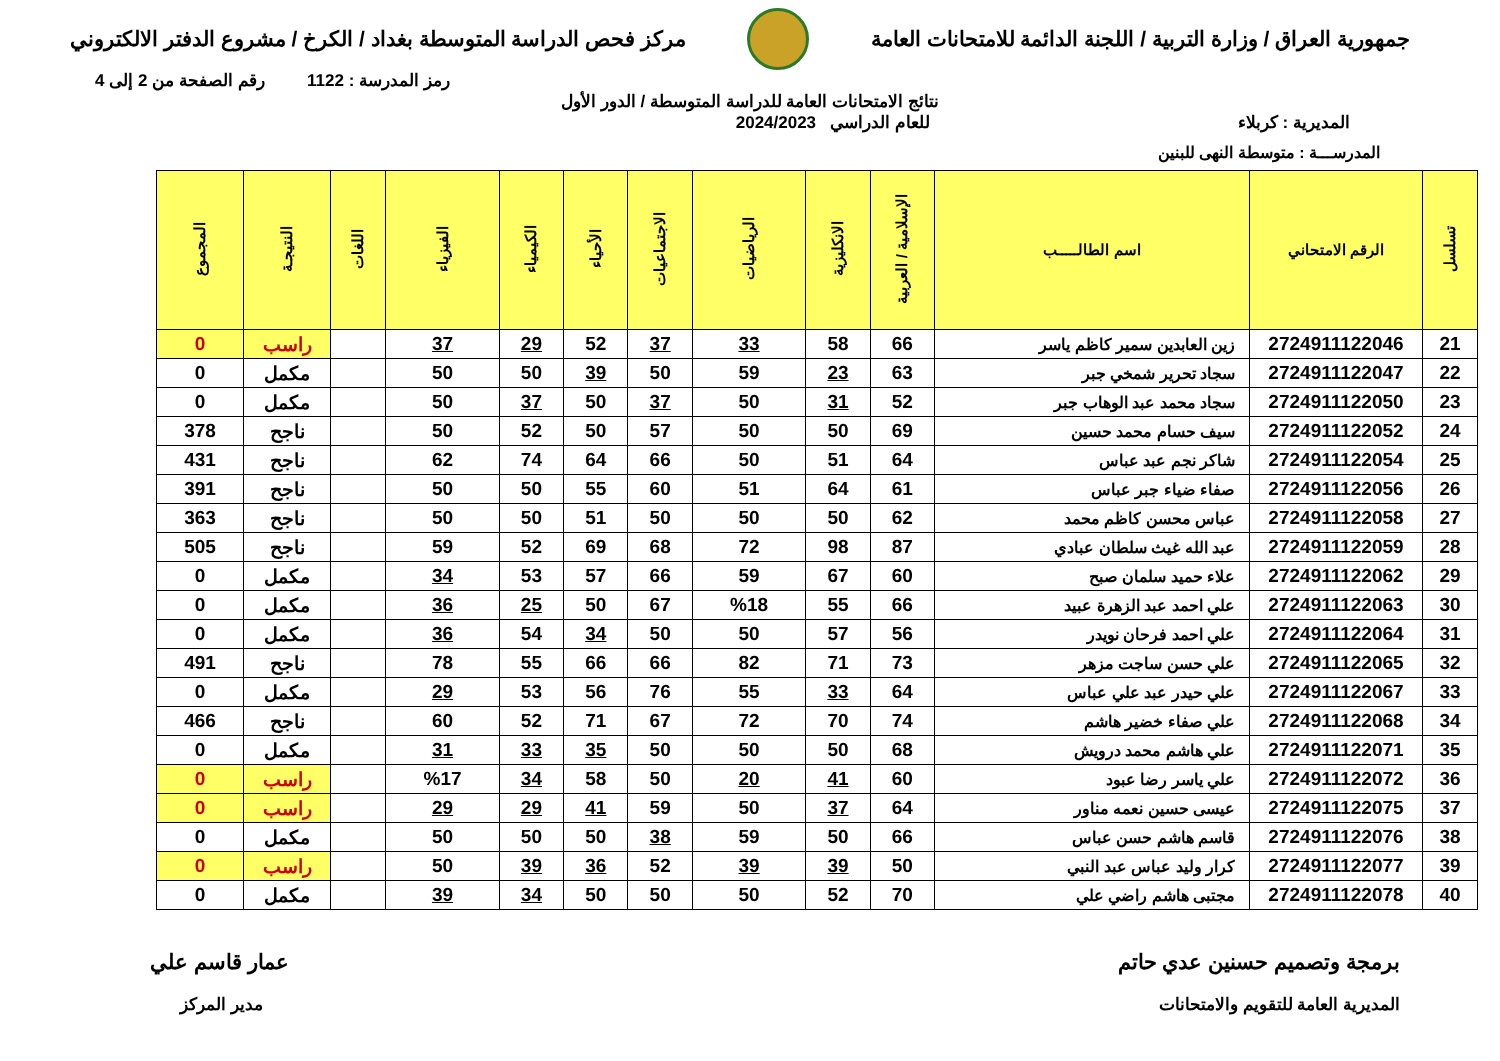جمهورية العراق / وزارة التربية / اللجنة الدائمة للامتحانات العامة
مركز فحص الدراسة المتوسطة بغداد / الكرخ / مشروع الدفتر الالكتروني
رمز المدرسة : 1122 رقم الصفحة من 2 إلى 4
نتائج الامتحانات العامة للدراسة المتوسطة / الدور الأول
المديرية : كربلاء للعام الدراسي 2024/2023
المدرســـة : متوسطة النهى للبنين
| تسلسل | الرقم الامتحاني | اسم الطالـــــب | الإسلامية / العربية | الانكليزية | الرياضيات | الاجتماعيات | الأحياء | الكيمياء | الفيزياء | اللغات | النتيجـة | المجموع |
| --- | --- | --- | --- | --- | --- | --- | --- | --- | --- | --- | --- | --- |
| 21 | 2724911122046 | زين العابدين سمير كاظم ياسر | 66 | 58 | 33 | 37 | 52 | 29 | 37 | | راسب | 0 |
| 22 | 2724911122047 | سجاد تحرير شمخي جبر | 63 | 23 | 59 | 50 | 39 | 50 | 50 | | مكمل | 0 |
| 23 | 2724911122050 | سجاد محمد عبد الوهاب جبر | 52 | 31 | 50 | 37 | 50 | 37 | 50 | | مكمل | 0 |
| 24 | 2724911122052 | سيف حسام محمد حسين | 69 | 50 | 50 | 57 | 50 | 52 | 50 | | ناجح | 378 |
| 25 | 2724911122054 | شاكر نجم عبد عباس | 64 | 51 | 50 | 66 | 64 | 74 | 62 | | ناجح | 431 |
| 26 | 2724911122056 | صفاء ضياء جبر عباس | 61 | 64 | 51 | 60 | 55 | 50 | 50 | | ناجح | 391 |
| 27 | 2724911122058 | عباس محسن كاظم محمد | 62 | 50 | 50 | 50 | 51 | 50 | 50 | | ناجح | 363 |
| 28 | 2724911122059 | عبد الله غيث سلطان عبادي | 87 | 98 | 72 | 68 | 69 | 52 | 59 | | ناجح | 505 |
| 29 | 2724911122062 | علاء حميد سلمان صبح | 60 | 67 | 59 | 66 | 57 | 53 | 34 | | مكمل | 0 |
| 30 | 2724911122063 | علي احمد عبد الزهرة عبيد | 66 | 55 | %18 | 67 | 50 | 25 | 36 | | مكمل | 0 |
| 31 | 2724911122064 | علي احمد فرحان نويدر | 56 | 57 | 50 | 50 | 34 | 54 | 36 | | مكمل | 0 |
| 32 | 2724911122065 | علي حسن ساجت مزهر | 73 | 71 | 82 | 66 | 66 | 55 | 78 | | ناجح | 491 |
| 33 | 2724911122067 | علي حيدر عبد علي عباس | 64 | 33 | 55 | 76 | 56 | 53 | 29 | | مكمل | 0 |
| 34 | 2724911122068 | علي صفاء خضير هاشم | 74 | 70 | 72 | 67 | 71 | 52 | 60 | | ناجح | 466 |
| 35 | 2724911122071 | علي هاشم محمد درويش | 68 | 50 | 50 | 50 | 35 | 33 | 31 | | مكمل | 0 |
| 36 | 2724911122072 | علي ياسر رضا عبود | 60 | 41 | 20 | 50 | 58 | 34 | %17 | | راسب | 0 |
| 37 | 2724911122075 | عيسى حسين نعمه مناور | 64 | 37 | 50 | 59 | 41 | 29 | 29 | | راسب | 0 |
| 38 | 2724911122076 | قاسم هاشم حسن عباس | 66 | 50 | 59 | 38 | 50 | 50 | 50 | | مكمل | 0 |
| 39 | 2724911122077 | كرار وليد عباس عبد النبي | 50 | 39 | 39 | 52 | 36 | 39 | 50 | | راسب | 0 |
| 40 | 2724911122078 | مجتبى هاشم راضي علي | 70 | 52 | 50 | 50 | 50 | 34 | 39 | | مكمل | 0 |
برمجة وتصميم حسنين عدي حاتم عمار قاسم علي
المديرية العامة للتقويم والامتحانات
مدير المركز